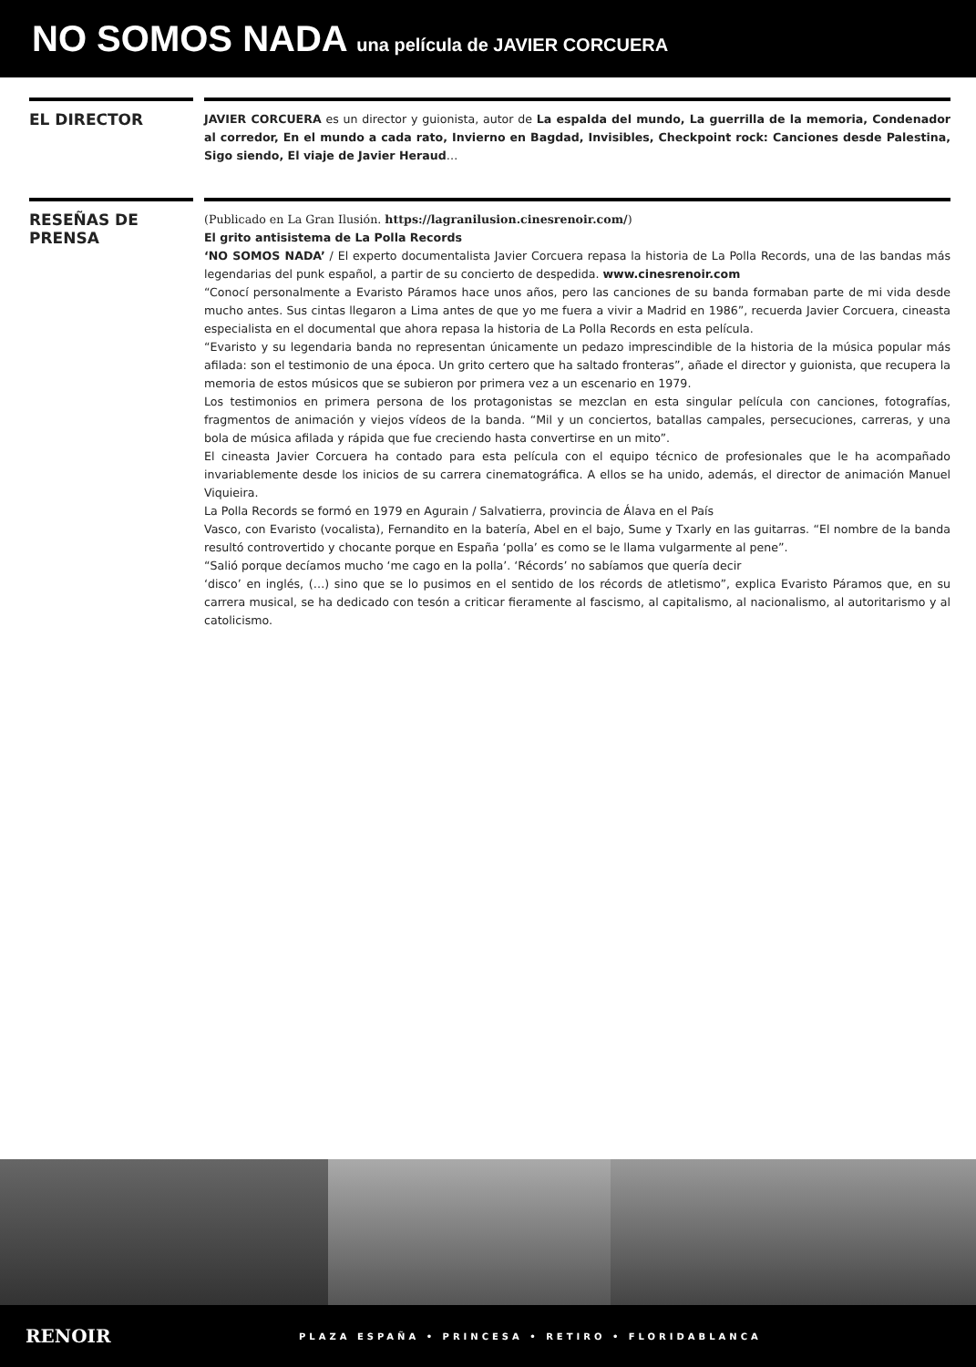NO SOMOS NADA una película de JAVIER CORCUERA
EL DIRECTOR
JAVIER CORCUERA es un director y guionista, autor de La espalda del mundo, La guerrilla de la memoria, Condenador al corredor, En el mundo a cada rato, Invierno en Bagdad, Invisibles, Checkpoint rock: Canciones desde Palestina, Sigo siendo, El viaje de Javier Heraud…
RESEÑAS DE PRENSA
(Publicado en La Gran Ilusión. https://lagranilusion.cinesrenoir.com/)
El grito antisistema de La Polla Records
‘NO SOMOS NADA’ / El experto documentalista Javier Corcuera repasa la historia de La Polla Records, una de las bandas más legendarias del punk español, a partir de su concierto de despedida. www.cinesrenoir.com
“Conocí personalmente a Evaristo Páramos hace unos años, pero las canciones de su banda formaban parte de mi vida desde mucho antes. Sus cintas llegaron a Lima antes de que yo me fuera a vivir a Madrid en 1986”, recuerda Javier Corcuera, cineasta especialista en el documental que ahora repasa la historia de La Polla Records en esta película.
“Evaristo y su legendaria banda no representan únicamente un pedazo imprescindible de la historia de la música popular más afilada: son el testimonio de una época. Un grito certero que ha saltado fronteras”, añade el director y guionista, que recupera la memoria de estos músicos que se subieron por primera vez a un escenario en 1979.
Los testimonios en primera persona de los protagonistas se mezclan en esta singular película con canciones, fotografías, fragmentos de animación y viejos vídeos de la banda. “Mil y un conciertos, batallas campales, persecuciones, carreras, y una bola de música afilada y rápida que fue creciendo hasta convertirse en un mito”.
El cineasta Javier Corcuera ha contado para esta película con el equipo técnico de profesionales que le ha acompañado invariablemente desde los inicios de su carrera cinematográfica. A ellos se ha unido, además, el director de animación Manuel Viquieira.
La Polla Records se formó en 1979 en Agurain / Salvatierra, provincia de Álava en el País
Vasco, con Evaristo (vocalista), Fernandito en la batería, Abel en el bajo, Sume y Txarly en las guitarras. “El nombre de la banda resultó controvertido y chocante porque en España ‘polla’ es como se le llama vulgarmente al pene”.
“Salió porque decíamos mucho ‘me cago en la polla’. ‘Récords’ no sabíamos que quería decir
‘disco’ en inglés, (…) sino que se lo pusimos en el sentido de los récords de atletismo”, explica Evaristo Páramos que, en su carrera musical, se ha dedicado con tesón a criticar fieramente al fascismo, al capitalismo, al nacionalismo, al autoritarismo y al catolicismo.
RENOIR
PLAZA ESPAÑA • PRINCESA • RETIRO • FLORIDABLANCA